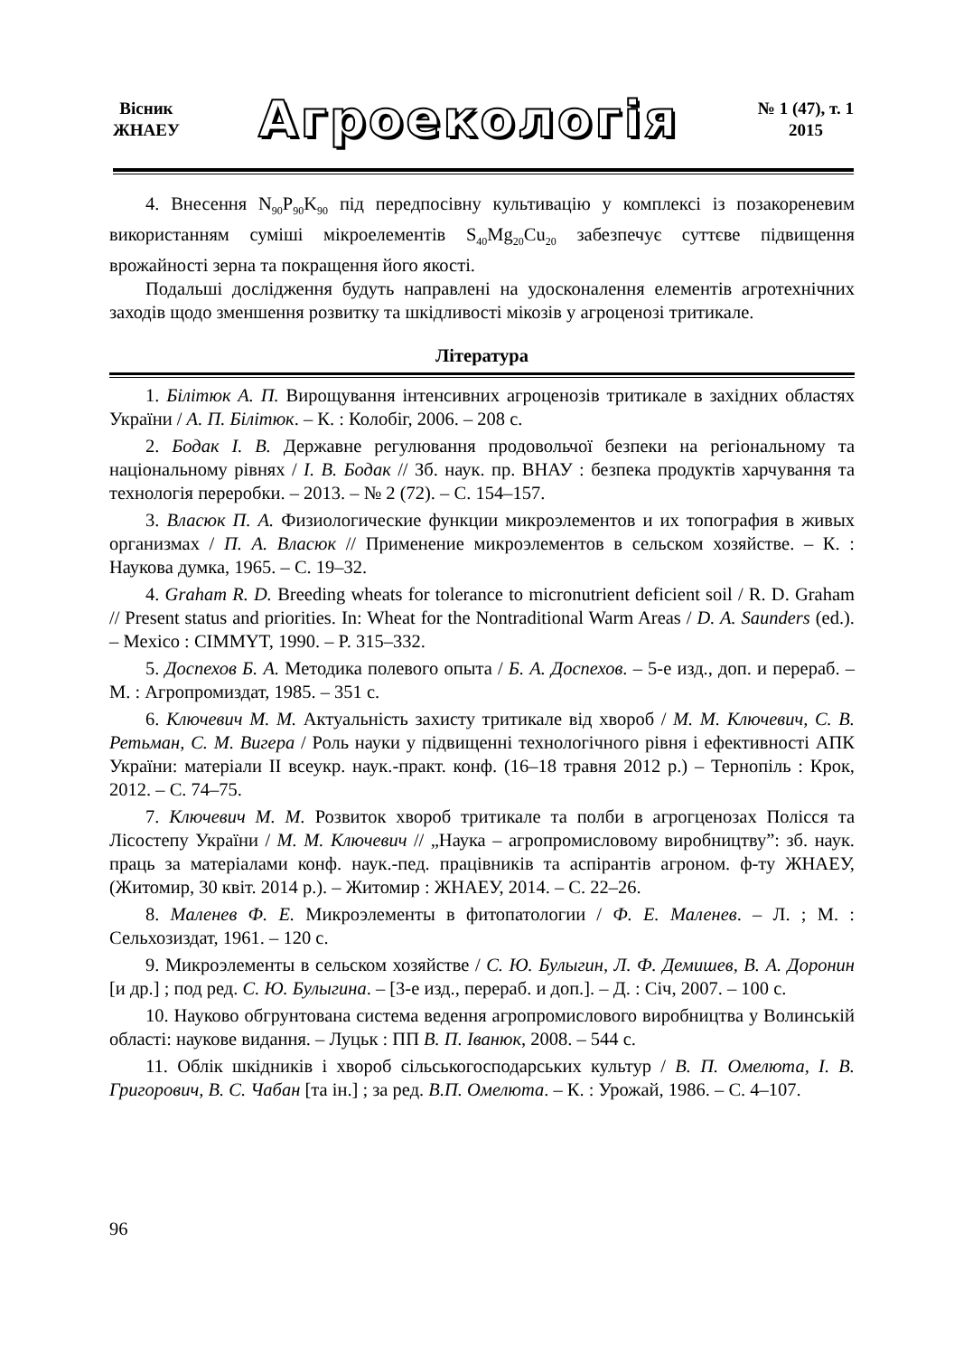Вісник
ЖНАЕУ
Агроекологія
№ 1 (47), т. 1
2015
4. Внесення N<sub>90</sub>P<sub>90</sub>K<sub>90</sub> під передпосівну культивацію у комплексі із позакореневим використанням суміші мікроелементів S<sub>40</sub>Mg<sub>20</sub>Cu<sub>20</sub> забезпечує суттєве підвищення врожайності зерна та покращення його якості.
Подальші дослідження будуть направлені на удосконалення елементів агротехнічних заходів щодо зменшення розвитку та шкідливості мікозів у агроценозі тритикале.
Література
1. Білітюк А. П. Вирощування інтенсивних агроценозів тритикале в західних областях України / А. П. Білітюк. – К. : Колобіг, 2006. – 208 с.
2. Бодак І. В. Державне регулювання продовольчої безпеки на регіональному та національному рівнях / І. В. Бодак // Зб. наук. пр. ВНАУ : безпека продуктів харчування та технологія переробки. – 2013. – № 2 (72). – С. 154–157.
3. Власюк П. А. Физиологические функции микроэлементов и их топография в живых организмах / П. А. Власюк // Применение микроэлементов в сельском хозяйстве. – К. : Наукова думка, 1965. – С. 19–32.
4. Graham R. D. Breeding wheats for tolerance to micronutrient deficient soil / R. D. Graham // Present status and priorities. In: Wheat for the Nontraditional Warm Areas / D. A. Saunders (ed.). – Mexico : CIMMYT, 1990. – P. 315–332.
5. Доспехов Б. А. Методика полевого опыта / Б. А. Доспехов. – 5-е изд., доп. и перераб. – М. : Агропромиздат, 1985. – 351 с.
6. Ключевич М. М. Актуальність захисту тритикале від хвороб / М. М. Ключевич, С. В. Ретьман, С. М. Вигера / Роль науки у підвищенні технологічного рівня і ефективності АПК України: матеріали ІІ всеукр. наук.-практ. конф. (16–18 травня 2012 р.) – Тернопіль : Крок, 2012. – С. 74–75.
7. Ключевич М. М. Розвиток хвороб тритикале та полби в агрогценозах Полісся та Лісостепу України / М. М. Ключевич // „Наука – агропромисловому виробництву”: зб. наук. праць за матеріалами конф. наук.-пед. працівників та аспірантів агроном. ф-ту ЖНАЕУ, (Житомир, 30 квіт. 2014 р.). – Житомир : ЖНАЕУ, 2014. – С. 22–26.
8. Маленев Ф. Е. Микроэлементы в фитопатологии / Ф. Е. Маленев. – Л. ; М. : Сельхозиздат, 1961. – 120 с.
9. Микроэлементы в сельском хозяйстве / С. Ю. Булыгин, Л. Ф. Демишев, В. А. Доронин [и др.] ; под ред. С. Ю. Булыгина. – [3-е изд., перераб. и доп.]. – Д. : Січ, 2007. – 100 с.
10. Науково обгрунтована система ведення агропромислового виробництва у Волинській області: наукове видання. – Луцьк : ПП В. П. Іванюк, 2008. – 544 с.
11. Облік шкідників і хвороб сільськогосподарських культур / В. П. Омелюта, І. В. Григорович, В. С. Чабан [та ін.] ; за ред. В.П. Омелюта. – К. : Урожай, 1986. – С. 4–107.
96